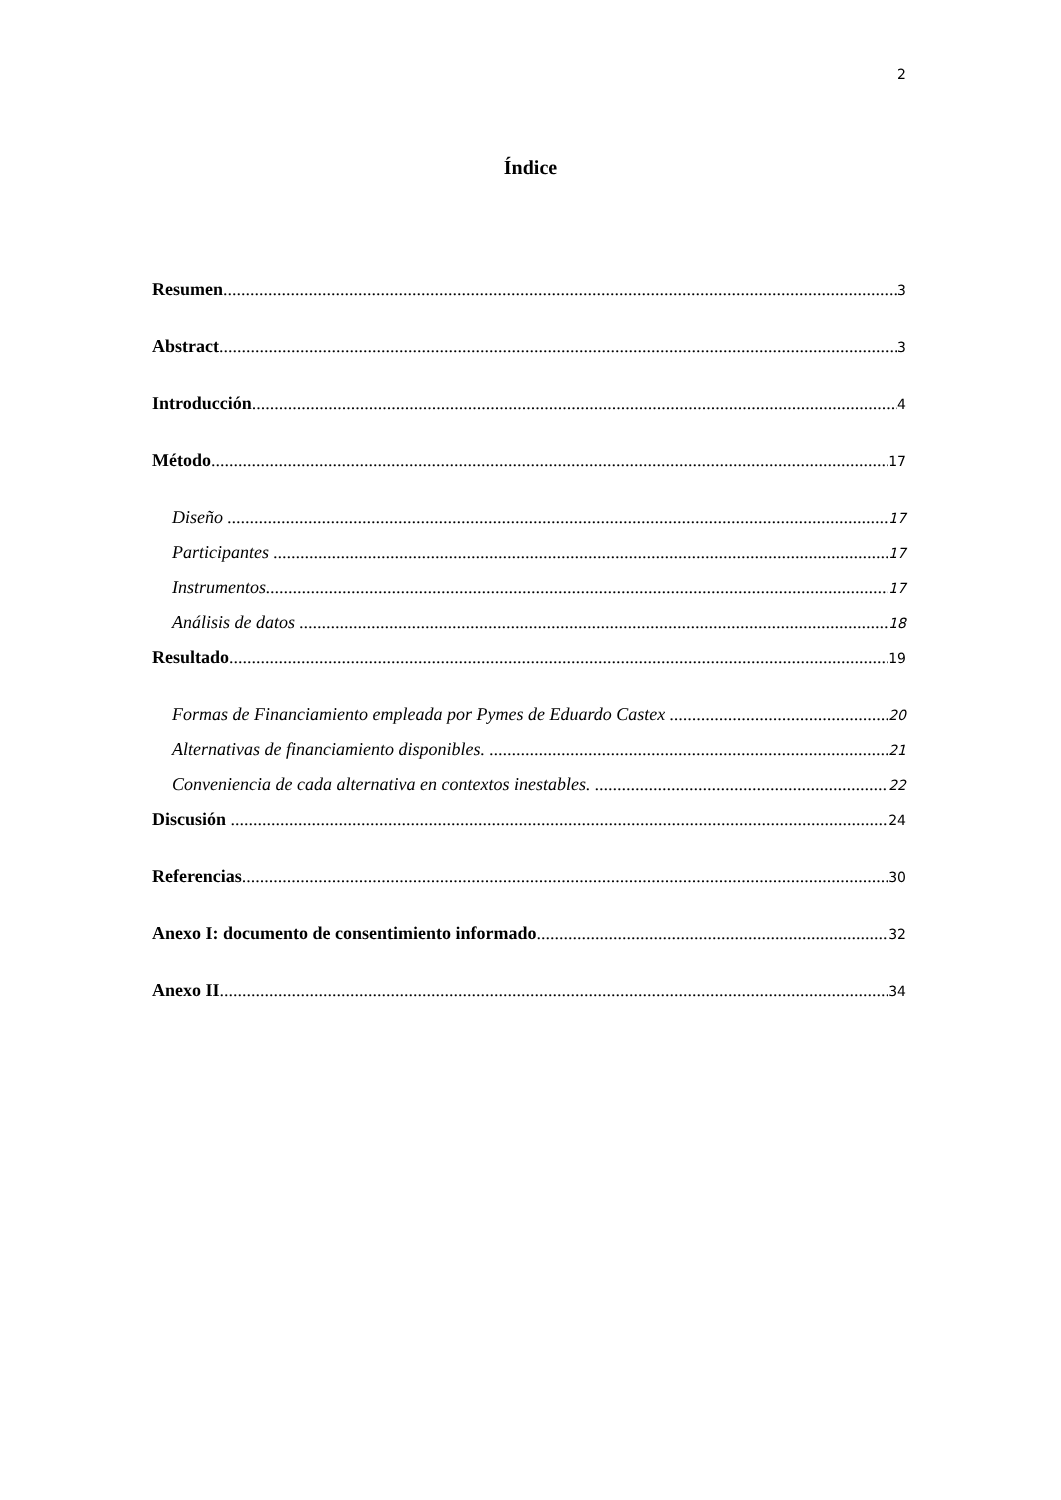2
Índice
Resumen 3
Abstract 3
Introducción 4
Método 17
Diseño 17
Participantes 17
Instrumentos 17
Análisis de datos 18
Resultado 19
Formas de Financiamiento empleada por Pymes de Eduardo Castex 20
Alternativas de financiamiento disponibles. 21
Conveniencia de cada alternativa en contextos inestables. 22
Discusión 24
Referencias 30
Anexo I: documento de consentimiento informado 32
Anexo II 34